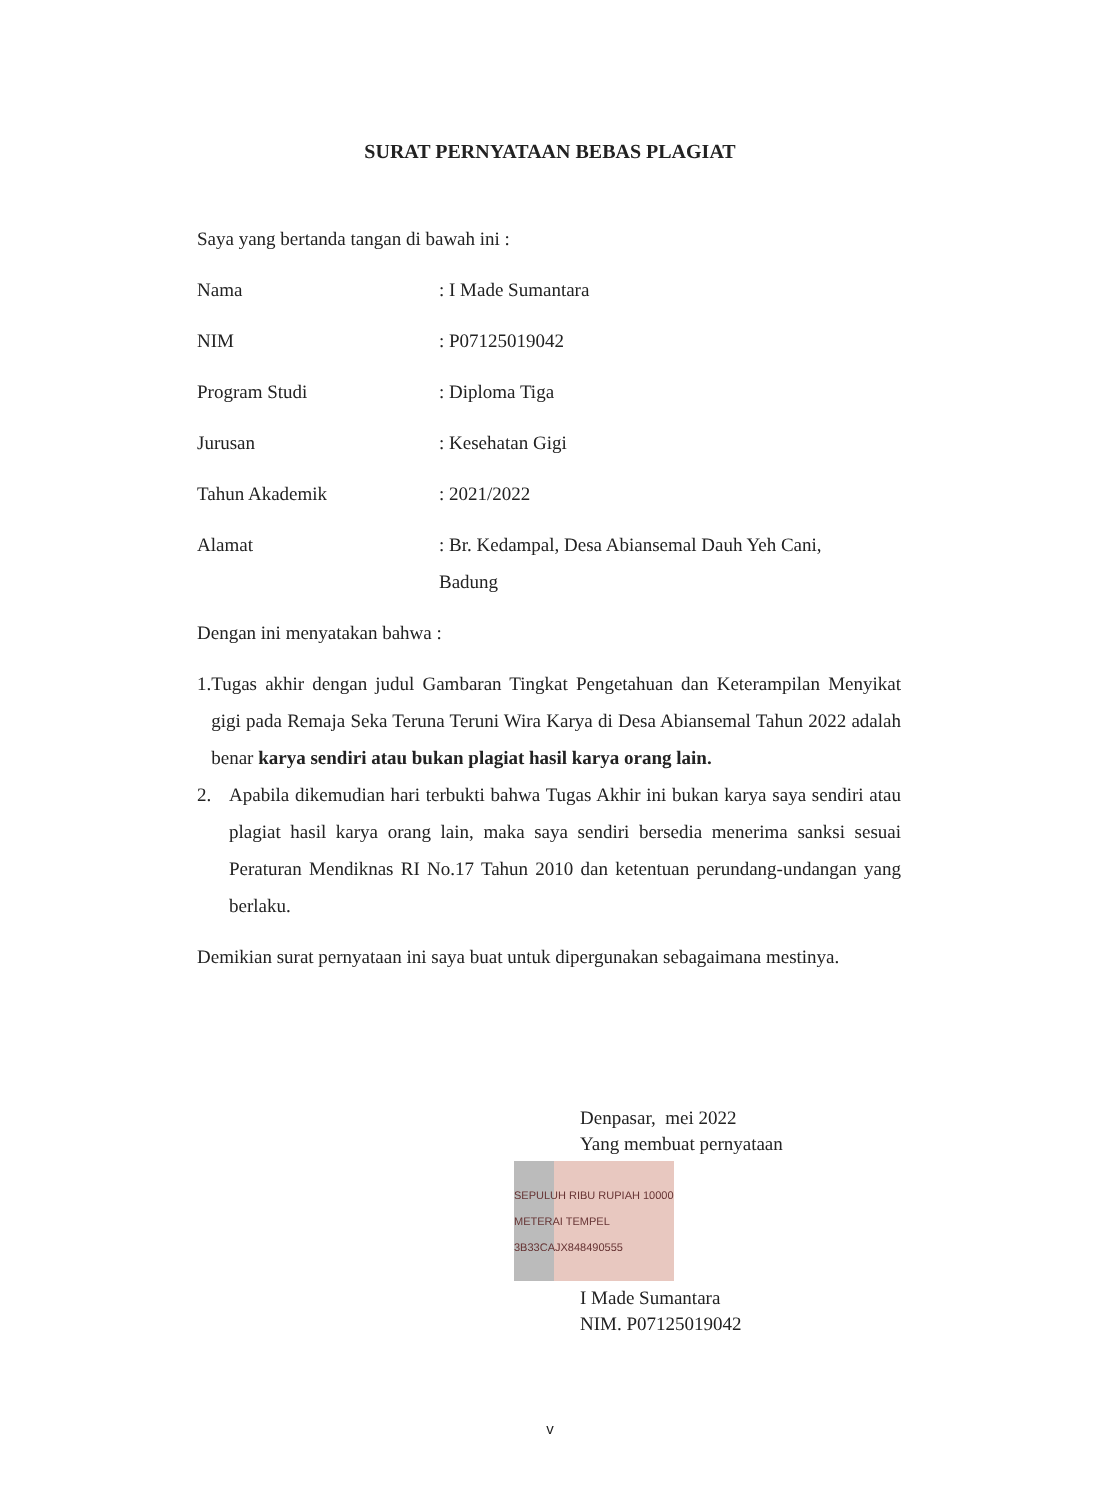SURAT PERNYATAAN BEBAS PLAGIAT
Saya yang bertanda tangan di bawah ini :
Nama: I Made Sumantara
NIM: P07125019042
Program Studi: Diploma Tiga
Jurusan: Kesehatan Gigi
Tahun Akademik: 2021/2022
Alamat: Br. Kedampal, Desa Abiansemal Dauh Yeh Cani,
Badung
Dengan ini menyatakan bahwa :
1. Tugas akhir dengan judul Gambaran Tingkat Pengetahuan dan Keterampilan Menyikat gigi pada Remaja Seka Teruna Teruni Wira Karya di Desa Abiansemal Tahun 2022 adalah benar karya sendiri atau bukan plagiat hasil karya orang lain.
2. Apabila dikemudian hari terbukti bahwa Tugas Akhir ini bukan karya saya sendiri atau plagiat hasil karya orang lain, maka saya sendiri bersedia menerima sanksi sesuai Peraturan Mendiknas RI No.17 Tahun 2010 dan ketentuan perundang-undangan yang berlaku.
Demikian surat pernyataan ini saya buat untuk dipergunakan sebagaimana mestinya.
Denpasar, mei 2022
Yang membuat pernyataan
SEPULUH RIBU RUPIAH 10000 METERAI TEMPEL 3B33CAJX848490555
I Made Sumantara
NIM. P07125019042
v